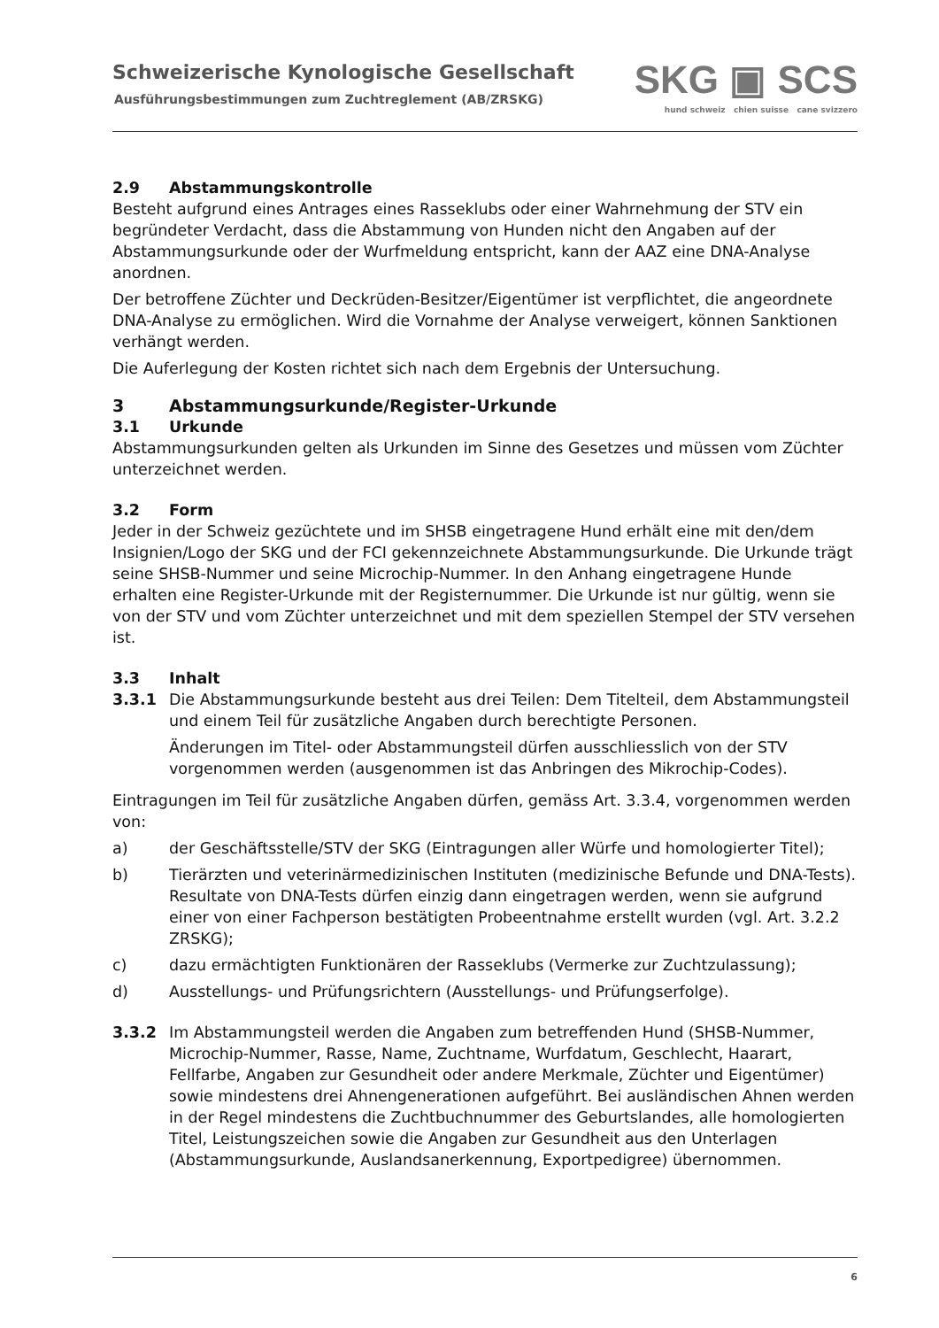Schweizerische Kynologische Gesellschaft
Ausführungsbestimmungen zum Zuchtreglement (AB/ZRSKG)
SKG ▣ SCS
hund schweiz chien suisse cane svizzero
2.9 Abstammungskontrolle
Besteht aufgrund eines Antrages eines Rasseklubs oder einer Wahrnehmung der STV ein begründeter Verdacht, dass die Abstammung von Hunden nicht den Angaben auf der Abstammungsurkunde oder der Wurfmeldung entspricht, kann der AAZ eine DNA-Analyse anordnen.
Der betroffene Züchter und Deckrüden-Besitzer/Eigentümer ist verpflichtet, die angeordnete DNA-Analyse zu ermöglichen. Wird die Vornahme der Analyse verweigert, können Sanktionen verhängt werden.
Die Auferlegung der Kosten richtet sich nach dem Ergebnis der Untersuchung.
3 Abstammungsurkunde/Register-Urkunde
3.1 Urkunde
Abstammungsurkunden gelten als Urkunden im Sinne des Gesetzes und müssen vom Züchter unterzeichnet werden.
3.2 Form
Jeder in der Schweiz gezüchtete und im SHSB eingetragene Hund erhält eine mit den/dem Insignien/Logo der SKG und der FCI gekennzeichnete Abstammungsurkunde. Die Urkunde trägt seine SHSB-Nummer und seine Microchip-Nummer. In den Anhang eingetragene Hunde erhalten eine Register-Urkunde mit der Registernummer. Die Urkunde ist nur gültig, wenn sie von der STV und vom Züchter unterzeichnet und mit dem speziellen Stempel der STV versehen ist.
3.3 Inhalt
3.3.1 Die Abstammungsurkunde besteht aus drei Teilen: Dem Titelteil, dem Abstammungsteil und einem Teil für zusätzliche Angaben durch berechtigte Personen.
Änderungen im Titel- oder Abstammungsteil dürfen ausschliesslich von der STV vorgenommen werden (ausgenommen ist das Anbringen des Mikrochip-Codes).
Eintragungen im Teil für zusätzliche Angaben dürfen, gemäss Art. 3.3.4, vorgenommen werden von:
a) der Geschäftsstelle/STV der SKG (Eintragungen aller Würfe und homologierter Titel);
b) Tierärzten und veterinärmedizinischen Instituten (medizinische Befunde und DNA-Tests). Resultate von DNA-Tests dürfen einzig dann eingetragen werden, wenn sie aufgrund einer von einer Fachperson bestätigten Probeentnahme erstellt wurden (vgl. Art. 3.2.2 ZRSKG);
c) dazu ermächtigten Funktionären der Rasseklubs (Vermerke zur Zuchtzulassung);
d) Ausstellungs- und Prüfungsrichtern (Ausstellungs- und Prüfungserfolge).
3.3.2 Im Abstammungsteil werden die Angaben zum betreffenden Hund (SHSB-Nummer, Microchip-Nummer, Rasse, Name, Zuchtname, Wurfdatum, Geschlecht, Haarart, Fellfarbe, Angaben zur Gesundheit oder andere Merkmale, Züchter und Eigentümer) sowie mindestens drei Ahnengenerationen aufgeführt. Bei ausländischen Ahnen werden in der Regel mindestens die Zuchtbuchnummer des Geburtslandes, alle homologierten Titel, Leistungszeichen sowie die Angaben zur Gesundheit aus den Unterlagen (Abstammungsurkunde, Auslandsanerkennung, Exportpedigree) übernommen.
6